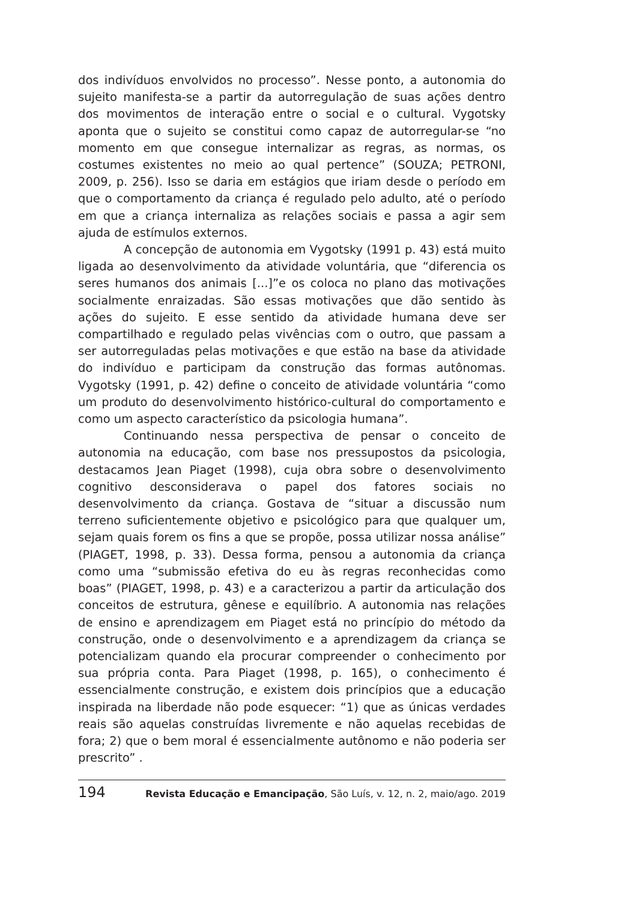dos indivíduos envolvidos no processo”. Nesse ponto, a autonomia do sujeito manifesta-se a partir da autorregulação de suas ações dentro dos movimentos de interação entre o social e o cultural. Vygotsky aponta que o sujeito se constitui como capaz de autorregular-se “no momento em que consegue internalizar as regras, as normas, os costumes existentes no meio ao qual pertence” (SOUZA; PETRONI, 2009, p. 256). Isso se daria em estágios que iriam desde o período em que o comportamento da criança é regulado pelo adulto, até o período em que a criança internaliza as relações sociais e passa a agir sem ajuda de estímulos externos.
A concepção de autonomia em Vygotsky (1991 p. 43) está muito ligada ao desenvolvimento da atividade voluntária, que “diferencia os seres humanos dos animais [...]”e os coloca no plano das motivações socialmente enraizadas. São essas motivações que dão sentido às ações do sujeito. E esse sentido da atividade humana deve ser compartilhado e regulado pelas vivências com o outro, que passam a ser autorreguladas pelas motivações e que estão na base da atividade do indivíduo e participam da construção das formas autônomas. Vygotsky (1991, p. 42) define o conceito de atividade voluntária “como um produto do desenvolvimento histórico-cultural do comportamento e como um aspecto característico da psicologia humana”.
Continuando nessa perspectiva de pensar o conceito de autonomia na educação, com base nos pressupostos da psicologia, destacamos Jean Piaget (1998), cuja obra sobre o desenvolvimento cognitivo desconsiderava o papel dos fatores sociais no desenvolvimento da criança. Gostava de “situar a discussão num terreno suficientemente objetivo e psicológico para que qualquer um, sejam quais forem os fins a que se propõe, possa utilizar nossa análise” (PIAGET, 1998, p. 33). Dessa forma, pensou a autonomia da criança como uma “submissão efetiva do eu às regras reconhecidas como boas” (PIAGET, 1998, p. 43) e a caracterizou a partir da articulação dos conceitos de estrutura, gênese e equilíbrio. A autonomia nas relações de ensino e aprendizagem em Piaget está no princípio do método da construção, onde o desenvolvimento e a aprendizagem da criança se potencializam quando ela procurar compreender o conhecimento por sua própria conta. Para Piaget (1998, p. 165), o conhecimento é essencialmente construção, e existem dois princípios que a educação inspirada na liberdade não pode esquecer: “1) que as únicas verdades reais são aquelas construídas livremente e não aquelas recebidas de fora; 2) que o bem moral é essencialmente autônomo e não poderia ser prescrito” .
194 Revista Educação e Emancipação, São Luís, v. 12, n. 2, maio/ago. 2019